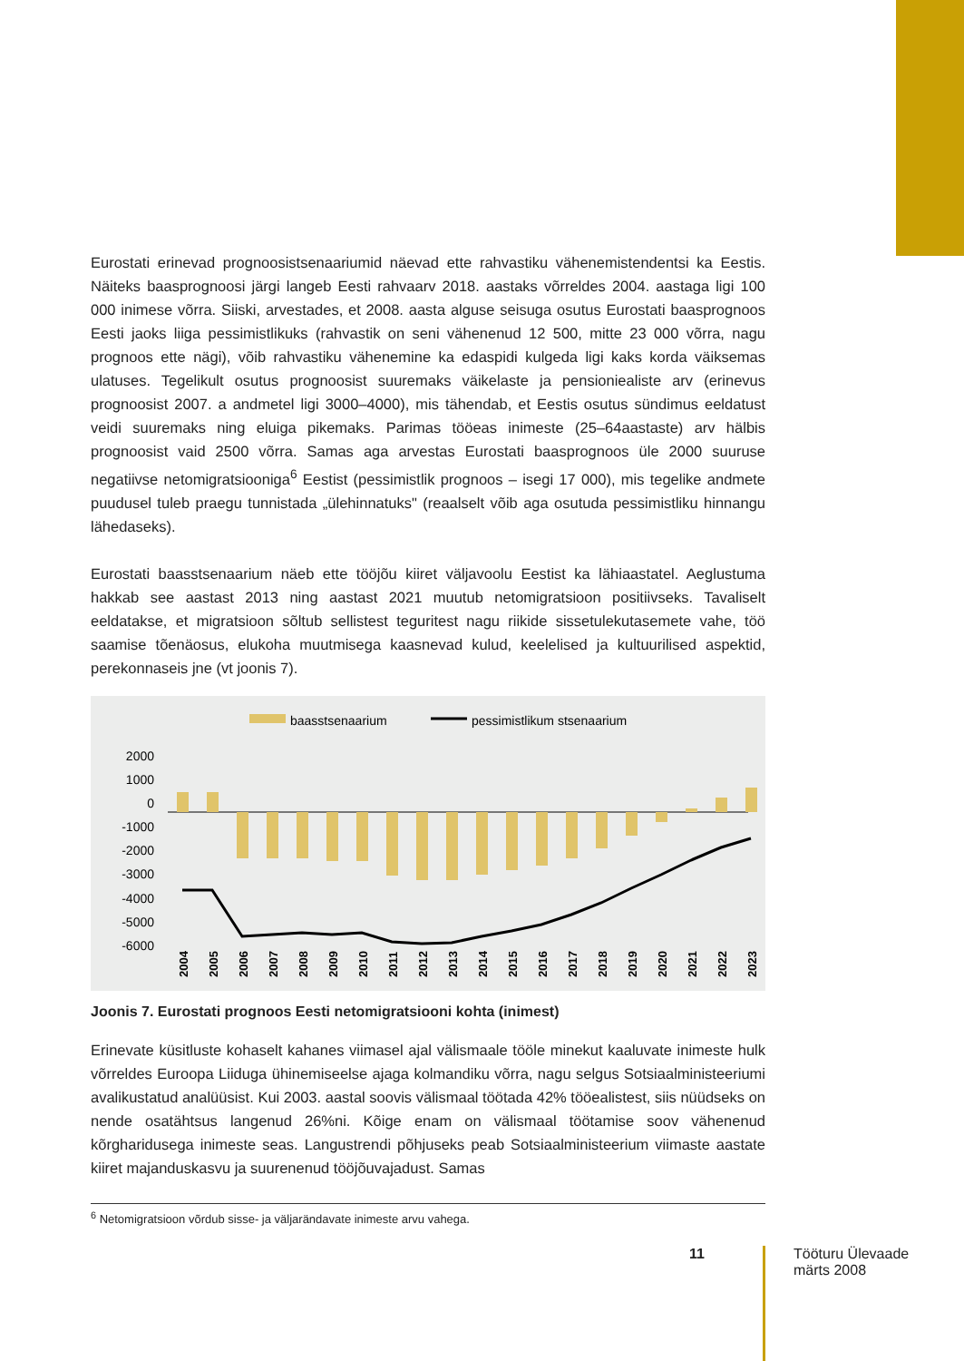Eurostati erinevad prognoosistsenaariumid näevad ette rahvastiku vähenemistendentsi ka Eestis. Näiteks baasprognoosi järgi langeb Eesti rahvaarv 2018. aastaks võrreldes 2004. aastaga ligi 100 000 inimese võrra. Siiski, arvestades, et 2008. aasta alguse seisuga osutus Eurostati baasprognoos Eesti jaoks liiga pessimistlikuks (rahvastik on seni vähenenud 12 500, mitte 23 000 võrra, nagu prognoos ette nägi), võib rahvastiku vähenemine ka edaspidi kulgeda ligi kaks korda väiksemas ulatuses. Tegelikult osutus prognoosist suuremaks väikelaste ja pensioniealiste arv (erinevus prognoosist 2007. a andmetel ligi 3000–4000), mis tähendab, et Eestis osutus sündimus eeldatust veidi suuremaks ning eluiga pikemaks. Parimas tööeas inimeste (25–64aastaste) arv hälbis prognoosist vaid 2500 võrra. Samas aga arvestas Eurostati baasprognoos üle 2000 suuruse negatiivse netomigratsiooniga<sup>6</sup> Eestist (pessimistlik prog­noos – isegi 17 000), mis tegelike andmete puudusel tuleb praegu tunnistada „ülehinnatuks" (reaalselt võib aga osutuda pessimistliku hinnangu lähedaseks).
Eurostati baasstsenaarium näeb ette tööjõu kiiret väljavoolu Eestist ka lähiaastatel. Aeglustuma hakkab see aastast 2013 ning aastast 2021 muutub netomigratsioon positiivseks. Tavaliselt eeldatakse, et migratsioon sõltub sellistest teguritest nagu riikide sissetulekutasemete vahe, töö saamise tõenäosus, elukoha muutmisega kaasnevad kulud, keelelised ja kultuurilised aspektid, perekonnaseis jne (vt joonis 7).
baasstsenaarium
pessimistlikum stsenaarium
2000
1000
0
-1000
-2000
-3000
-4000
-5000
-6000
2004
2005
2006
2007
2008
2009
2010
2011
2012
2013
2014
2015
2016
2017
2018
2019
2020
2021
2022
2023
Joonis 7. Eurostati prognoos Eesti netomigratsiooni kohta (inimest)
Erinevate küsitluste kohaselt kahanes viimasel ajal välismaale tööle minekut kaaluvate ini­meste hulk võrreldes Euroopa Liiduga ühinemiseelse ajaga kolmandiku võrra, nagu selgus Sotsiaalministeeriumi avalikustatud analüüsist. Kui 2003. aastal soovis välismaal töötada 42% tööealistest, siis nüüdseks on nende osatähtsus langenud 26%ni. Kõige enam on välismaal töötamise soov vähenenud kõrgharidusega inimeste seas. Langustrendi põhjuseks peab Sot­siaalministeerium viimaste aastate kiiret majanduskasvu ja suurenenud tööjõuvajadust. Samas
<sup>6</sup> Netomigratsioon võrdub sisse- ja väljarändavate inimeste arvu vahega.
11
Tööturu Ülevaade
märts 2008